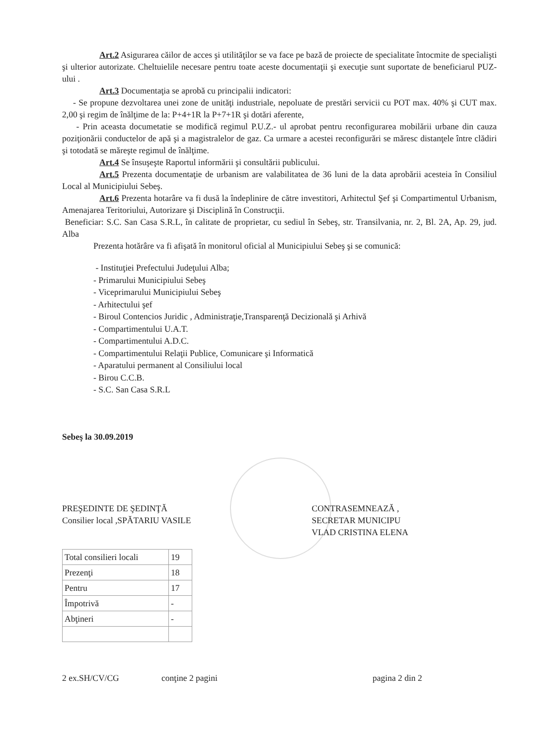Art.2 Asigurarea căilor de acces şi utilităţilor se va face pe bază de proiecte de specialitate întocmite de specialişti şi ulterior autorizate. Cheltuielile necesare pentru toate aceste documentaţii şi execuţie sunt suportate de beneficiarul PUZ- ului .
Art.3 Documentaţia se aprobă cu principalii indicatori:
- Se propune dezvoltarea unei zone de unităţi industriale, nepoluate de prestări servicii cu POT max. 40% şi CUT max. 2,00 şi regim de înălţime de la: P+4+1R la P+7+1R şi dotări aferente,
- Prin aceasta documetatie se modifică regimul P.U.Z.- ul aprobat pentru reconfigurarea mobilării urbane din cauza poziţionării conductelor de apă şi a magistralelor de gaz. Ca urmare a acestei reconfigurări se măresc distanţele între clădiri şi totodată se măreşte regimul de înălţime.
Art.4 Se însuşeşte Raportul informării şi consultării publicului.
Art.5 Prezenta documentaţie de urbanism are valabilitatea de 36 luni de la data aprobării acesteia în Consiliul Local al Municipiului Sebeş.
Art.6 Prezenta hotarâre va fi dusă la îndeplinire de către investitori, Arhitectul Şef şi Compartimentul Urbanism, Amenajarea Teritoriului, Autorizare şi Disciplină în Construcţii.
Beneficiar: S.C. San Casa S.R.L, în calitate de proprietar, cu sediul în Sebeş, str. Transilvania, nr. 2, Bl. 2A, Ap. 29, jud. Alba
Prezenta hotărâre va fi afişată în monitorul oficial al Municipiului Sebeş şi se comunică:
- Instituţiei Prefectului Judeţului Alba;
- Primarului Municipiului Sebeş
- Viceprimarului Municipiului Sebeş
- Arhitectului şef
- Biroul Contencios Juridic , Administraţie,Transparenţă Decizională şi Arhivă
- Compartimentului U.A.T.
- Compartimentului A.D.C.
- Compartimentului Relaţii Publice, Comunicare şi Informatică
- Aparatului permanent al Consiliului local
- Birou C.C.B.
- S.C. San Casa S.R.L
Sebeş la 30.09.2019
PREŞEDINTE DE ŞEDINŢĂ
Consilier local ,SPĂTARIU VASILE
CONTRASEMNEAZĂ ,
SECRETAR MUNICIPU
VLAD CRISTINA ELENA
| Total consilieri locali | 19 |
| Prezenţi | 18 |
| Pentru | 17 |
| Împotrivă | - |
| Abţineri | - |
2 ex.SH/CV/CG conţine 2 pagini pagina 2 din 2